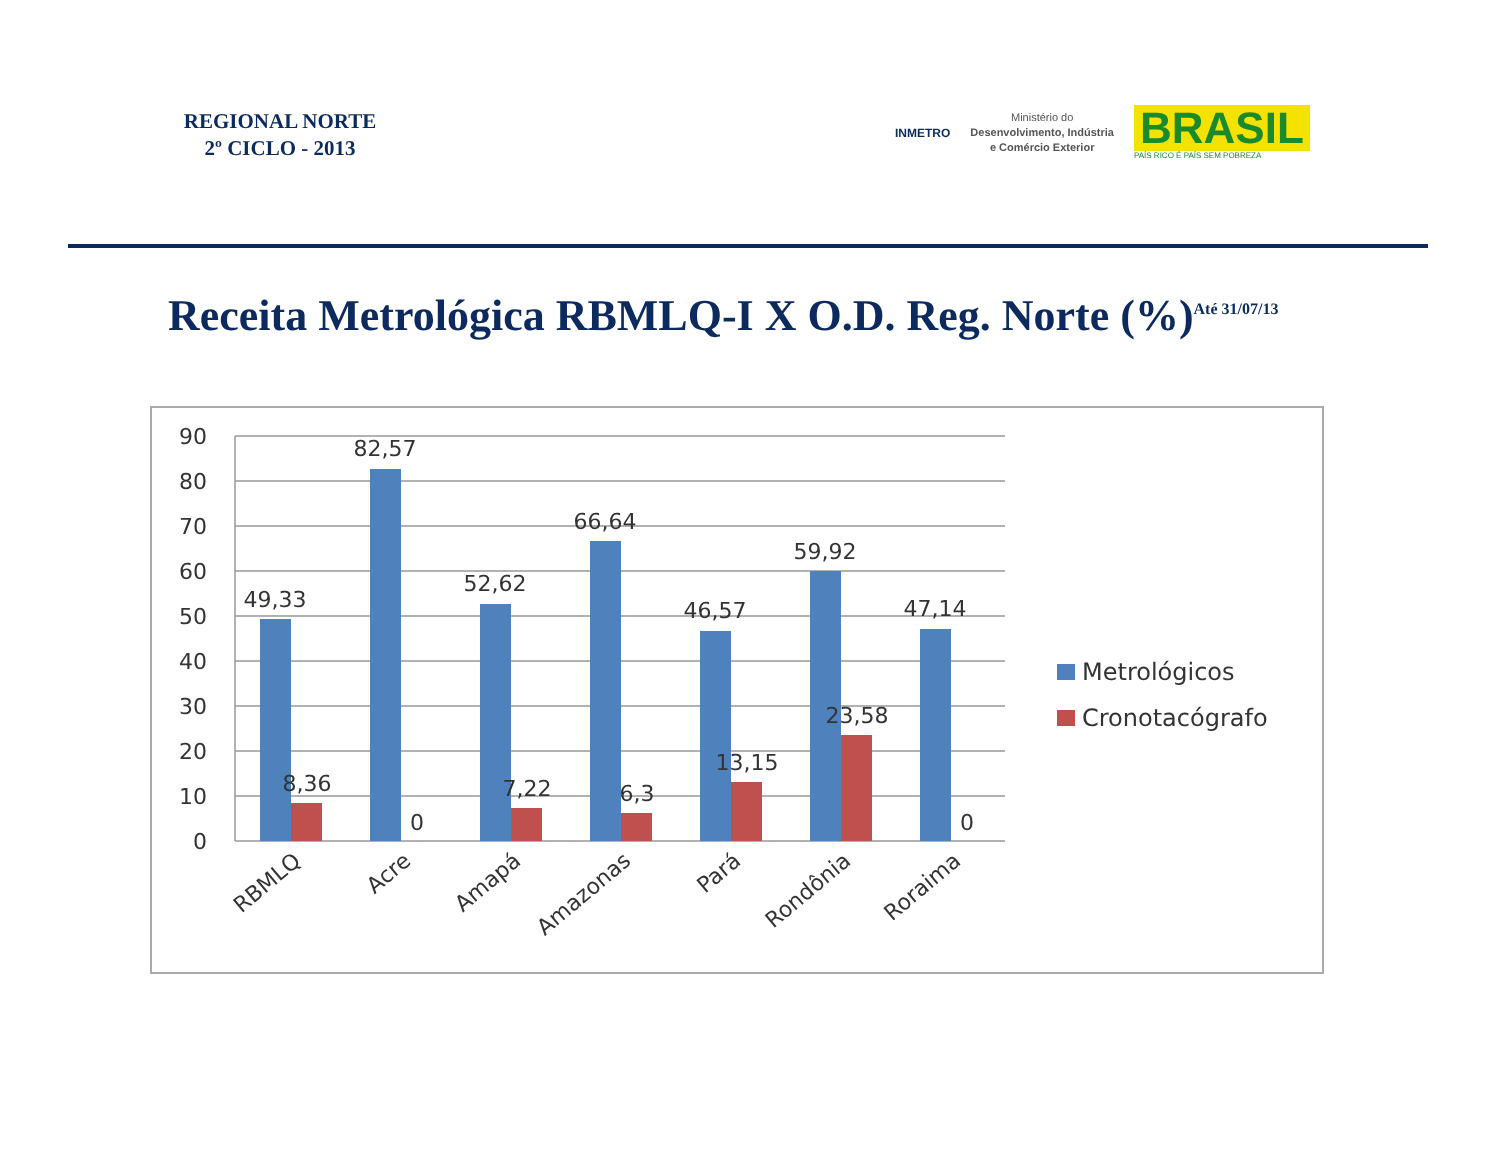REGIONAL NORTE
2º CICLO - 2013
INMETRO
Ministério do
Desenvolvimento, Indústria
e Comércio Exterior
BRASIL
PAÍS RICO É PAÍS SEM POBREZA
Receita Metrológica RBMLQ-I X O.D. Reg. Norte (%)<sup>Até 31/07/13</sup>
90
80
70
60
50
40
30
20
10
0
49,33
82,57
52,62
66,64
46,57
59,92
47,14
8,36
0
7,22
6,3
13,15
23,58
0
RBMLQ
Acre
Amapá
Amazonas
Pará
Rondônia
Roraima
Metrológicos
Cronotacógrafo